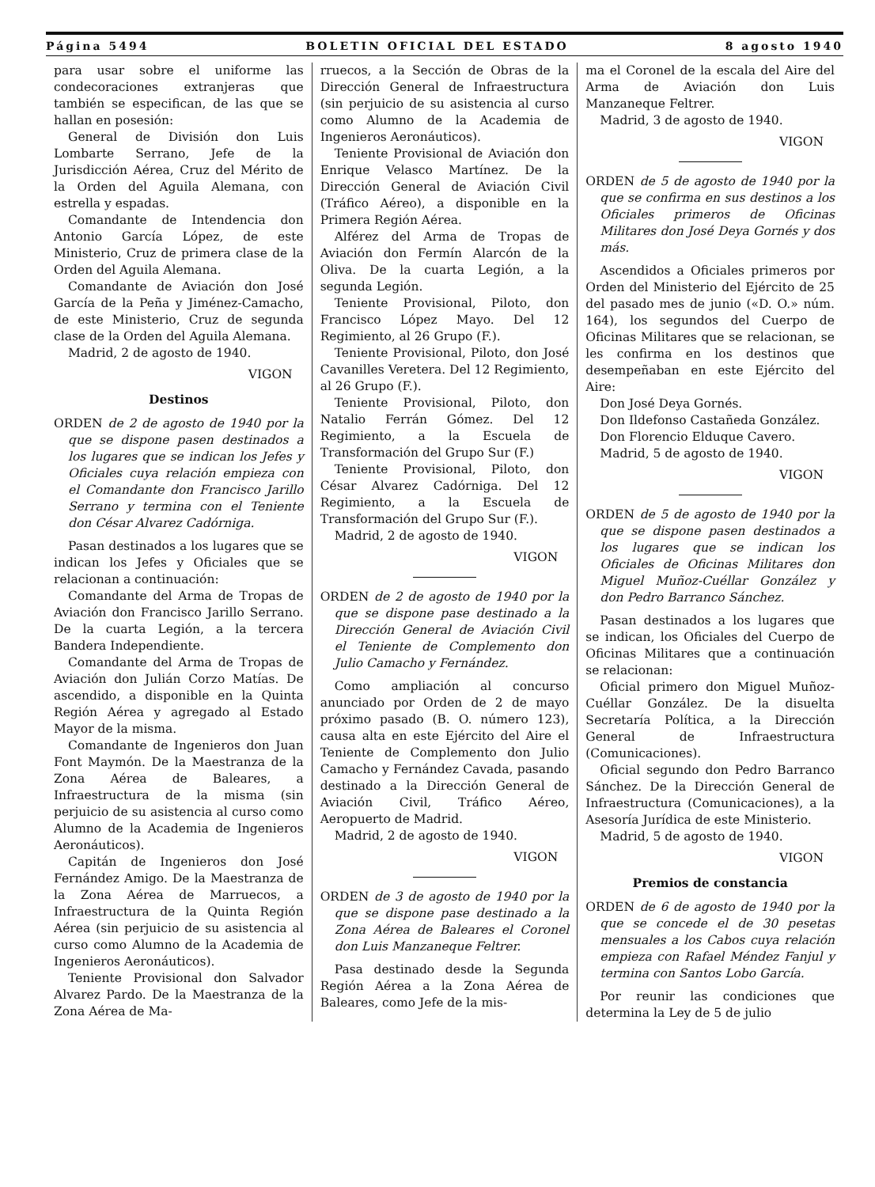Página 5494 BOLETIN OFICIAL DEL ESTADO 8 agosto 1940
para usar sobre el uniforme las condecoraciones extranjeras que también se especifican, de las que se hallan en posesión:
General de División don Luis Lombarte Serrano, Jefe de la Jurisdicción Aérea, Cruz del Mérito de la Orden del Aguila Alemana, con estrella y espadas.
Comandante de Intendencia don Antonio García López, de este Ministerio, Cruz de primera clase de la Orden del Aguila Alemana.
Comandante de Aviación don José García de la Peña y Jiménez-Camacho, de este Ministerio, Cruz de segunda clase de la Orden del Aguila Alemana.
Madrid, 2 de agosto de 1940.
VIGON
Destinos
ORDEN de 2 de agosto de 1940 por la que se dispone pasen destinados a los lugares que se indican los Jefes y Oficiales cuya relación empieza con el Comandante don Francisco Jarillo Serrano y termina con el Teniente don César Alvarez Cadórniga.
Pasan destinados a los lugares que se indican los Jefes y Oficiales que se relacionan a continuación:
Comandante del Arma de Tropas de Aviación don Francisco Jarillo Serrano. De la cuarta Legión, a la tercera Bandera Independiente.
Comandante del Arma de Tropas de Aviación don Julián Corzo Matías. De ascendido, a disponible en la Quinta Región Aérea y agregado al Estado Mayor de la misma.
Comandante de Ingenieros don Juan Font Maymón. De la Maestranza de la Zona Aérea de Baleares, a Infraestructura de la misma (sin perjuicio de su asistencia al curso como Alumno de la Academia de Ingenieros Aeronáuticos).
Capitán de Ingenieros don José Fernández Amigo. De la Maestranza de la Zona Aérea de Marruecos, a Infraestructura de la Quinta Región Aérea (sin perjuicio de su asistencia al curso como Alumno de la Academia de Ingenieros Aeronáuticos).
Teniente Provisional don Salvador Alvarez Pardo. De la Maestranza de la Zona Aérea de Ma-
rruecos, a la Sección de Obras de la Dirección General de Infraestructura (sin perjuicio de su asistencia al curso como Alumno de la Academia de Ingenieros Aeronáuticos).
Teniente Provisional de Aviación don Enrique Velasco Martínez. De la Dirección General de Aviación Civil (Tráfico Aéreo), a disponible en la Primera Región Aérea.
Alférez del Arma de Tropas de Aviación don Fermín Alarcón de la Oliva. De la cuarta Legión, a la segunda Legión.
Teniente Provisional, Piloto, don Francisco López Mayo. Del 12 Regimiento, al 26 Grupo (F.).
Teniente Provisional, Piloto, don José Cavanilles Veretera. Del 12 Regimiento, al 26 Grupo (F.).
Teniente Provisional, Piloto, don Natalio Ferrán Gómez. Del 12 Regimiento, a la Escuela de Transformación del Grupo Sur (F.)
Teniente Provisional, Piloto, don César Alvarez Cadórniga. Del 12 Regimiento, a la Escuela de Transformación del Grupo Sur (F.).
Madrid, 2 de agosto de 1940.
VIGON
ORDEN de 2 de agosto de 1940 por la que se dispone pase destinado a la Dirección General de Aviación Civil el Teniente de Complemento don Julio Camacho y Fernández.
Como ampliación al concurso anunciado por Orden de 2 de mayo próximo pasado (B. O. número 123), causa alta en este Ejército del Aire el Teniente de Complemento don Julio Camacho y Fernández Cavada, pasando destinado a la Dirección General de Aviación Civil, Tráfico Aéreo, Aeropuerto de Madrid.
Madrid, 2 de agosto de 1940.
VIGON
ORDEN de 3 de agosto de 1940 por la que se dispone pase destinado a la Zona Aérea de Baleares el Coronel don Luis Manzaneque Feltrer.
Pasa destinado desde la Segunda Región Aérea a la Zona Aérea de Baleares, como Jefe de la mis-
ma el Coronel de la escala del Aire del Arma de Aviación don Luis Manzaneque Feltrer.
Madrid, 3 de agosto de 1940.
VIGON
ORDEN de 5 de agosto de 1940 por la que se confirma en sus destinos a los Oficiales primeros de Oficinas Militares don José Deya Gornés y dos más.
Ascendidos a Oficiales primeros por Orden del Ministerio del Ejército de 25 del pasado mes de junio («D. O.» núm. 164), los segundos del Cuerpo de Oficinas Militares que se relacionan, se les confirma en los destinos que desempeñaban en este Ejército del Aire:
Don José Deya Gornés.
Don Ildefonso Castañeda González.
Don Florencio Elduque Cavero.
Madrid, 5 de agosto de 1940.
VIGON
ORDEN de 5 de agosto de 1940 por la que se dispone pasen destinados a los lugares que se indican los Oficiales de Oficinas Militares don Miguel Muñoz-Cuéllar González y don Pedro Barranco Sánchez.
Pasan destinados a los lugares que se indican, los Oficiales del Cuerpo de Oficinas Militares que a continuación se relacionan:
Oficial primero don Miguel Muñoz-Cuéllar González. De la disuelta Secretaría Política, a la Dirección General de Infraestructura (Comunicaciones).
Oficial segundo don Pedro Barranco Sánchez. De la Dirección General de Infraestructura (Comunicaciones), a la Asesoría Jurídica de este Ministerio.
Madrid, 5 de agosto de 1940.
VIGON
Premios de constancia
ORDEN de 6 de agosto de 1940 por la que se concede el de 30 pesetas mensuales a los Cabos cuya relación empieza con Rafael Méndez Fanjul y termina con Santos Lobo García.
Por reunir las condiciones que determina la Ley de 5 de julio